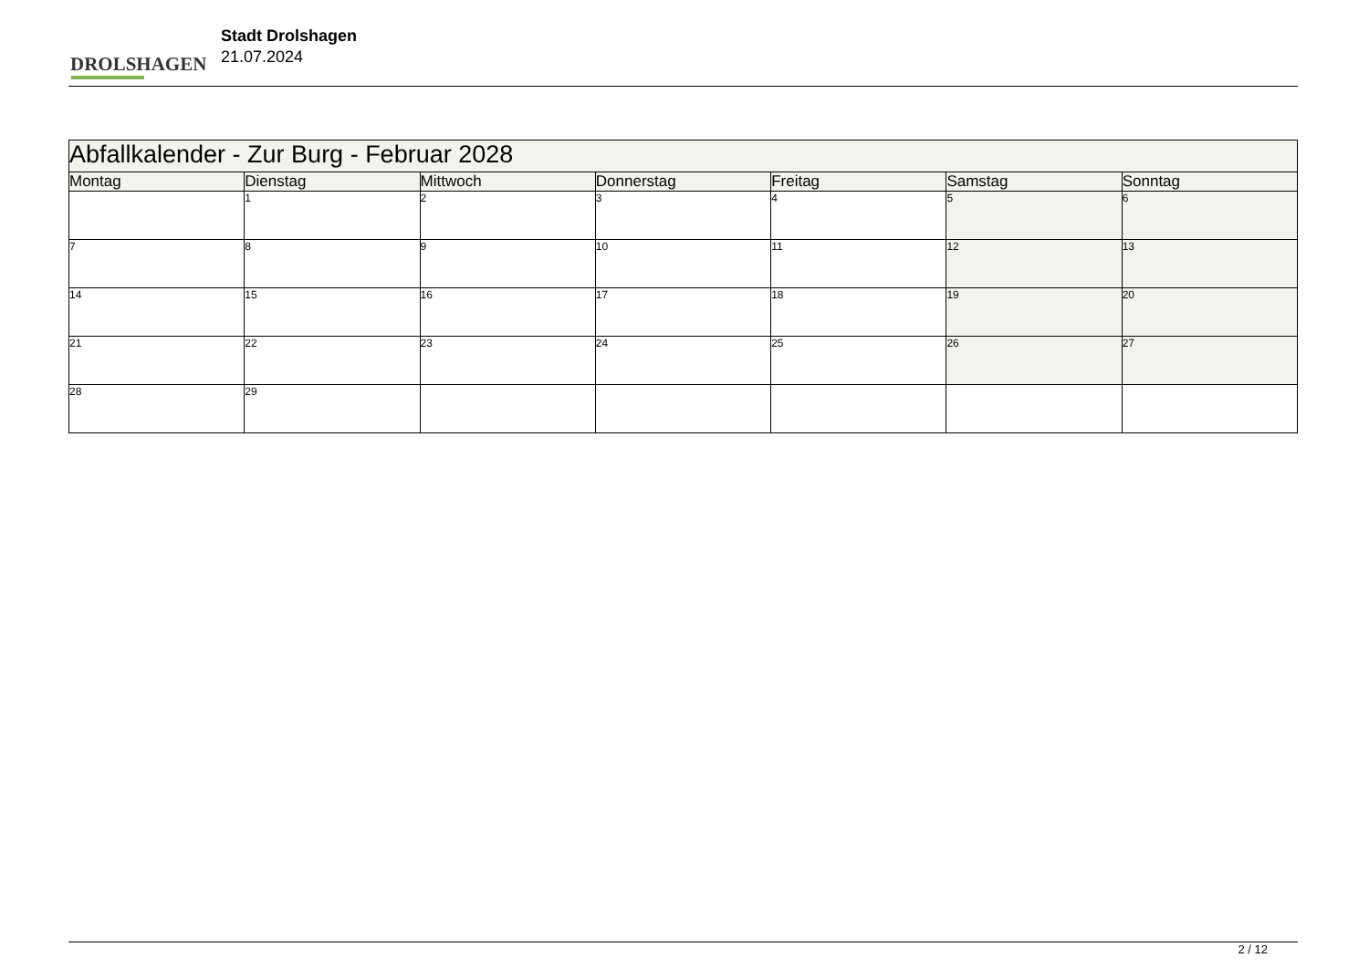DROLSHAGEN
Stadt Drolshagen
21.07.2024
| Abfallkalender - Zur Burg - Februar 2028 | | | | | | |
| --- | --- | --- | --- | --- | --- | --- |
| Montag | Dienstag | Mittwoch | Donnerstag | Freitag | Samstag | Sonntag |
| | 1 | 2 | 3 | 4 | 5 | 6 |
| 7 | 8 | 9 | 10 | 11 | 12 | 13 |
| 14 | 15 | 16 | 17 | 18 | 19 | 20 |
| 21 | 22 | 23 | 24 | 25 | 26 | 27 |
| 28 | 29 | | | | | |
2 / 12